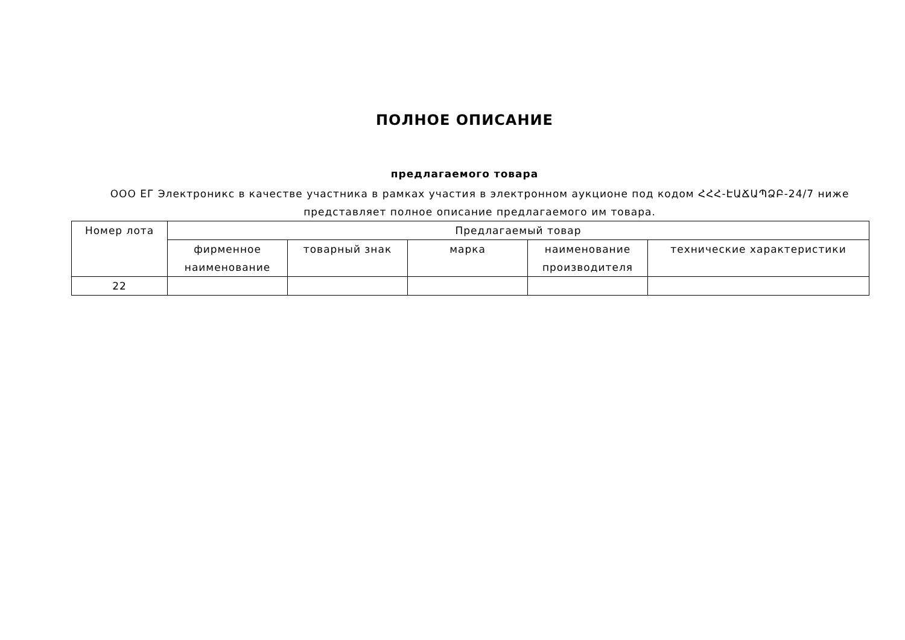ПОЛНОЕ ОПИСАНИЕ
предлагаемого товара
ООО ЕГ Электроникс в качестве участника в рамках участия в электронном аукционе под кодом ՀՀՀ-ԷԱՃԱՊՁԲ-24/7 ниже представляет полное описание предлагаемого им товара.
| Номер лота | Предлагаемый товар | | | | |
| | фирменное наименование | товарный знак | марка | наименование производителя | технические характеристики |
| 22 | | | | | |